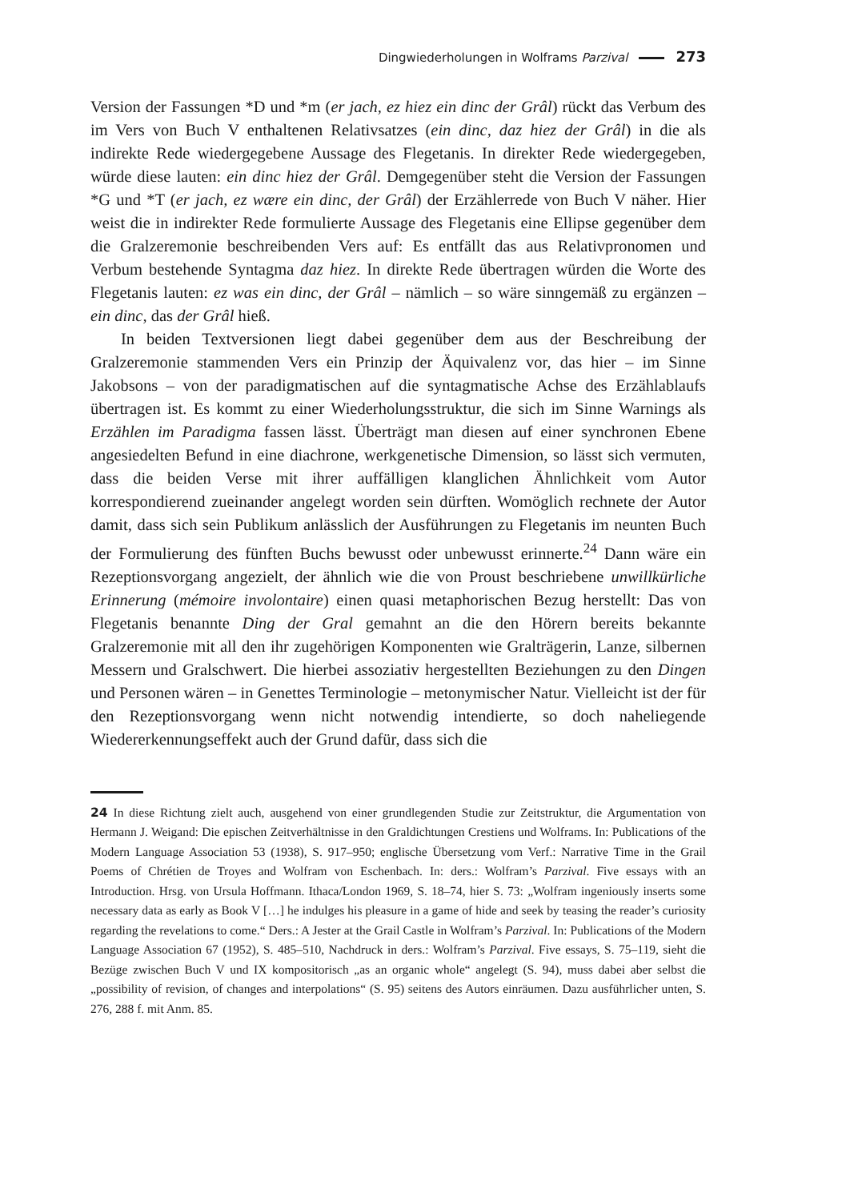Dingwiederholungen in Wolframs Parzival 273
Version der Fassungen *D und *m (er jach, ez hiez ein dinc der Grâl) rückt das Verbum des im Vers von Buch V enthaltenen Relativsatzes (ein dinc, daz hiez der Grâl) in die als indirekte Rede wiedergegebene Aussage des Flegetanis. In direkter Rede wiedergegeben, würde diese lauten: ein dinc hiez der Grâl. Demgegenüber steht die Version der Fassungen *G und *T (er jach, ez wære ein dinc, der Grâl) der Erzählerrede von Buch V näher. Hier weist die in indirekter Rede formulierte Aussage des Flegetanis eine Ellipse gegenüber dem die Gralzeremonie beschreibenden Vers auf: Es entfällt das aus Relativpronomen und Verbum bestehende Syntagma daz hiez. In direkte Rede übertragen würden die Worte des Flegetanis lauten: ez was ein dinc, der Grâl – nämlich – so wäre sinngemäß zu ergänzen – ein dinc, das der Grâl hieß.
In beiden Textversionen liegt dabei gegenüber dem aus der Beschreibung der Gralzeremonie stammenden Vers ein Prinzip der Äquivalenz vor, das hier – im Sinne Jakobsons – von der paradigmatischen auf die syntagmatische Achse des Erzählablaufs übertragen ist. Es kommt zu einer Wiederholungsstruktur, die sich im Sinne Warnings als Erzählen im Paradigma fassen lässt. Überträgt man diesen auf einer synchronen Ebene angesiedelten Befund in eine diachrone, werkgenetische Dimension, so lässt sich vermuten, dass die beiden Verse mit ihrer auffälligen klanglichen Ähnlichkeit vom Autor korrespondierend zueinander angelegt worden sein dürften. Womöglich rechnete der Autor damit, dass sich sein Publikum anlässlich der Ausführungen zu Flegetanis im neunten Buch der Formulierung des fünften Buchs bewusst oder unbewusst erinnerte.<sup>24</sup> Dann wäre ein Rezeptionsvorgang angezielt, der ähnlich wie die von Proust beschriebene unwillkürliche Erinnerung (mémoire involontaire) einen quasi metaphorischen Bezug herstellt: Das von Flegetanis benannte Ding der Gral gemahnt an die den Hörern bereits bekannte Gralzeremonie mit all den ihr zugehörigen Komponenten wie Gralträgerin, Lanze, silbernen Messern und Gralschwert. Die hierbei assoziativ hergestellten Beziehungen zu den Dingen und Personen wären – in Genettes Terminologie – metonymischer Natur. Vielleicht ist der für den Rezeptionsvorgang wenn nicht notwendig intendierte, so doch naheliegende Wiedererkennungseffekt auch der Grund dafür, dass sich die
24 In diese Richtung zielt auch, ausgehend von einer grundlegenden Studie zur Zeitstruktur, die Argumentation von Hermann J. Weigand: Die epischen Zeitverhältnisse in den Graldichtungen Crestiens und Wolframs. In: Publications of the Modern Language Association 53 (1938), S. 917–950; englische Übersetzung vom Verf.: Narrative Time in the Grail Poems of Chrétien de Troyes and Wolfram von Eschenbach. In: ders.: Wolfram’s Parzival. Five essays with an Introduction. Hrsg. von Ursula Hoffmann. Ithaca/London 1969, S. 18–74, hier S. 73: „Wolfram ingeniously inserts some necessary data as early as Book V […] he indulges his pleasure in a game of hide and seek by teasing the reader’s curiosity regarding the revelations to come.“ Ders.: A Jester at the Grail Castle in Wolfram’s Parzival. In: Publications of the Modern Language Association 67 (1952), S. 485–510, Nachdruck in ders.: Wolfram’s Parzival. Five essays, S. 75–119, sieht die Bezüge zwischen Buch V und IX kompositorisch „as an organic whole“ angelegt (S. 94), muss dabei aber selbst die „possibility of revision, of changes and interpolations“ (S. 95) seitens des Autors einräumen. Dazu ausführlicher unten, S. 276, 288 f. mit Anm. 85.